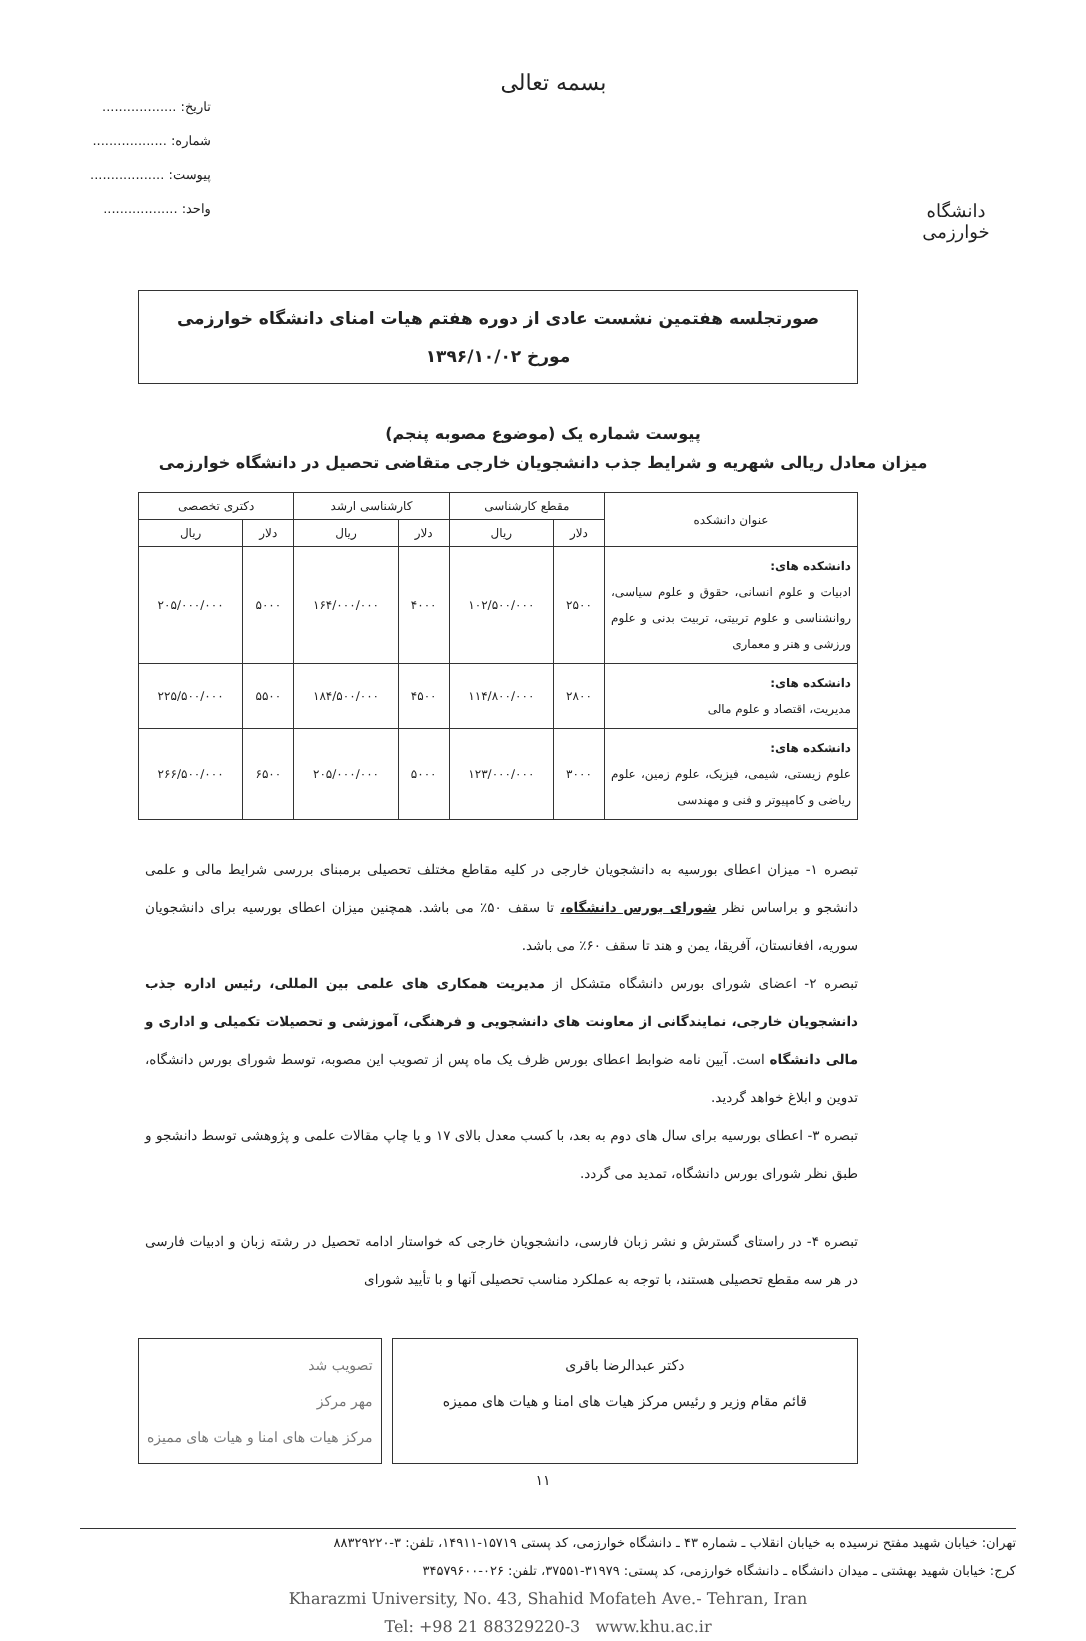دانشگاه خوارزمی
بسمه تعالی
تاریخ: ..................
شماره: ..................
پیوست: ..................
واحد: ..................
صورتجلسه هفتمین نشست عادی از دوره هفتم هیات امنای دانشگاه خوارزمی
مورخ ۱۳۹۶/۱۰/۰۲
پیوست شماره یک (موضوع مصوبه پنجم)
میزان معادل ریالی شهریه و شرایط جذب دانشجویان خارجی متقاضی تحصیل در دانشگاه خوارزمی
| عنوان دانشکده | مقطع کارشناسی | | کارشناسی ارشد | | دکتری تخصصی | |
| --- | --- | --- | --- | --- | --- | --- |
| | دلار | ریال | دلار | ریال | دلار | ریال |
| دانشکده های: ادبیات و علوم انسانی، حقوق و علوم سیاسی، روانشناسی و علوم تربیتی، تربیت بدنی و علوم ورزشی و هنر و معماری | ۲۵۰۰ | ۱۰۲/۵۰۰/۰۰۰ | ۴۰۰۰ | ۱۶۴/۰۰۰/۰۰۰ | ۵۰۰۰ | ۲۰۵/۰۰۰/۰۰۰ |
| دانشکده های: مدیریت، اقتصاد و علوم مالی | ۲۸۰۰ | ۱۱۴/۸۰۰/۰۰۰ | ۴۵۰۰ | ۱۸۴/۵۰۰/۰۰۰ | ۵۵۰۰ | ۲۲۵/۵۰۰/۰۰۰ |
| دانشکده های: علوم زیستی، شیمی، فیزیک، علوم زمین، علوم ریاضی و کامپیوتر و فنی و مهندسی | ۳۰۰۰ | ۱۲۳/۰۰۰/۰۰۰ | ۵۰۰۰ | ۲۰۵/۰۰۰/۰۰۰ | ۶۵۰۰ | ۲۶۶/۵۰۰/۰۰۰ |
تبصره ۱- میزان اعطای بورسیه به دانشجویان خارجی در کلیه مقاطع مختلف تحصیلی برمبنای بررسی شرایط مالی و علمی دانشجو و براساس نظر شورای بورس دانشگاه، تا سقف ۵۰٪ می باشد. همچنین میزان اعطای بورسیه برای دانشجویان سوریه، افغانستان، آفریقا، یمن و هند تا سقف ۶۰٪ می باشد.
تبصره ۲- اعضای شورای بورس دانشگاه متشکل از مدیریت همکاری های علمی بین المللی، رئیس اداره جذب دانشجویان خارجی، نمایندگانی از معاونت های دانشجویی و فرهنگی، آموزشی و تحصیلات تکمیلی و اداری و مالی دانشگاه است. آیین نامه ضوابط اعطای بورس ظرف یک ماه پس از تصویب این مصوبه، توسط شورای بورس دانشگاه، تدوین و ابلاغ خواهد گردید.
تبصره ۳- اعطای بورسیه برای سال های دوم به بعد، با کسب معدل بالای ۱۷ و یا چاپ مقالات علمی و پژوهشی توسط دانشجو و طبق نظر شورای بورس دانشگاه، تمدید می گردد.
تبصره ۴- در راستای گسترش و نشر زبان فارسی، دانشجویان خارجی که خواستار ادامه تحصیل در رشته زبان و ادبیات فارسی در هر سه مقطع تحصیلی هستند، با توجه به عملکرد مناسب تحصیلی آنها و با تأیید شورای
دکتر عبدالرضا باقری
قائم مقام وزیر و رئیس مرکز هیات های امنا و هیات های ممیزه
تصویب شد
مهر مرکز
مرکز هیات های امنا و هیات های ممیزه
۱۱
تهران: خیابان شهید مفتح نرسیده به خیابان انقلاب ـ شماره ۴۳ ـ دانشگاه خوارزمی، کد پستی ۱۵۷۱۹-۱۴۹۱۱، تلفن: ۳-۸۸۳۲۹۲۲۰
کرج: خیابان شهید بهشتی ـ میدان دانشگاه ـ دانشگاه خوارزمی، کد پستی: ۳۱۹۷۹-۳۷۵۵۱، تلفن: ۰۲۶-۳۴۵۷۹۶۰۰
Kharazmi University, No. 43, Shahid Mofateh Ave.- Tehran, Iran
Tel: +98 21 88329220-3 www.khu.ac.ir